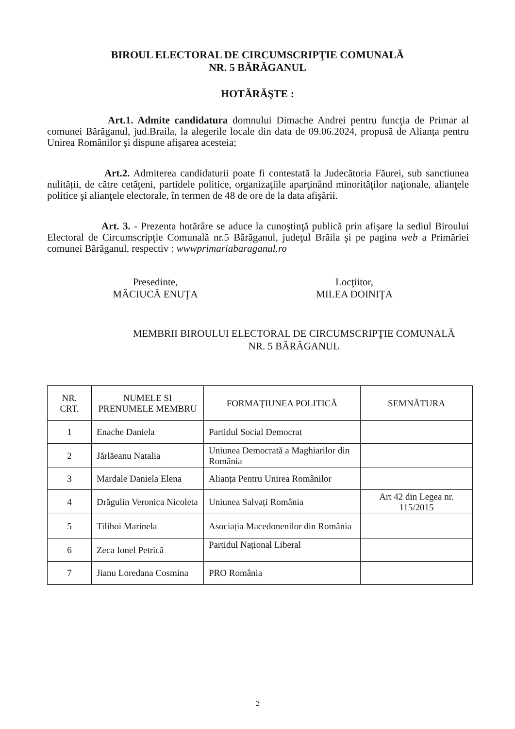BIROUL ELECTORAL DE CIRCUMSCRIPŢIE COMUNALĂ
NR. 5 BĂRĂGANUL
HOTĂRĂŞTE :
Art.1. Admite candidatura domnului Dimache Andrei pentru funcţia de Primar al comunei Bărăganul, jud.Braila, la alegerile locale din data de 09.06.2024, propusă de Alianța pentru Unirea Românilor și dispune afișarea acesteia;
Art.2. Admiterea candidaturii poate fi contestată la Judecătoria Făurei, sub sanctiunea nulității, de către cetăţeni, partidele politice, organizaţiile aparţinând minorităţilor naţionale, alianţele politice şi alianţele electorale, în termen de 48 de ore de la data afişării.
Art. 3. - Prezenta hotărâre se aduce la cunoştinţă publică prin afişare la sediul Biroului Electoral de Circumscripţie Comunală nr.5 Bărăganul, judeţul Brăila şi pe pagina web a Primăriei comunei Bărăganul, respectiv : wwwprimariabaraganul.ro
Presedinte,
MĂCIUCĂ ENUŢA
Locţiitor,
MILEA DOINIŢA
MEMBRII BIROULUI ELECTORAL DE CIRCUMSCRIPŢIE COMUNALĂ
NR. 5 BĂRĂGANUL
| NR. CRT. | NUMELE SI PRENUMELE MEMBRU | FORMAŢIUNEA POLITICĂ | SEMNĂTURA |
| --- | --- | --- | --- |
| 1 | Enache Daniela | Partidul Social Democrat | |
| 2 | Jărlăeanu Natalia | Uniunea Democrată a Maghiarilor din România | |
| 3 | Mardale Daniela Elena | Alianța Pentru Unirea Românilor | |
| 4 | Drăgulin Veronica Nicoleta | Uniunea Salvați România | Art 42 din Legea nr. 115/2015 |
| 5 | Tilihoi Marinela | Asociația Macedonenilor din România | |
| 6 | Zeca Ionel Petrică | Partidul Național Liberal | |
| 7 | Jianu Loredana Cosmina | PRO România | |
2